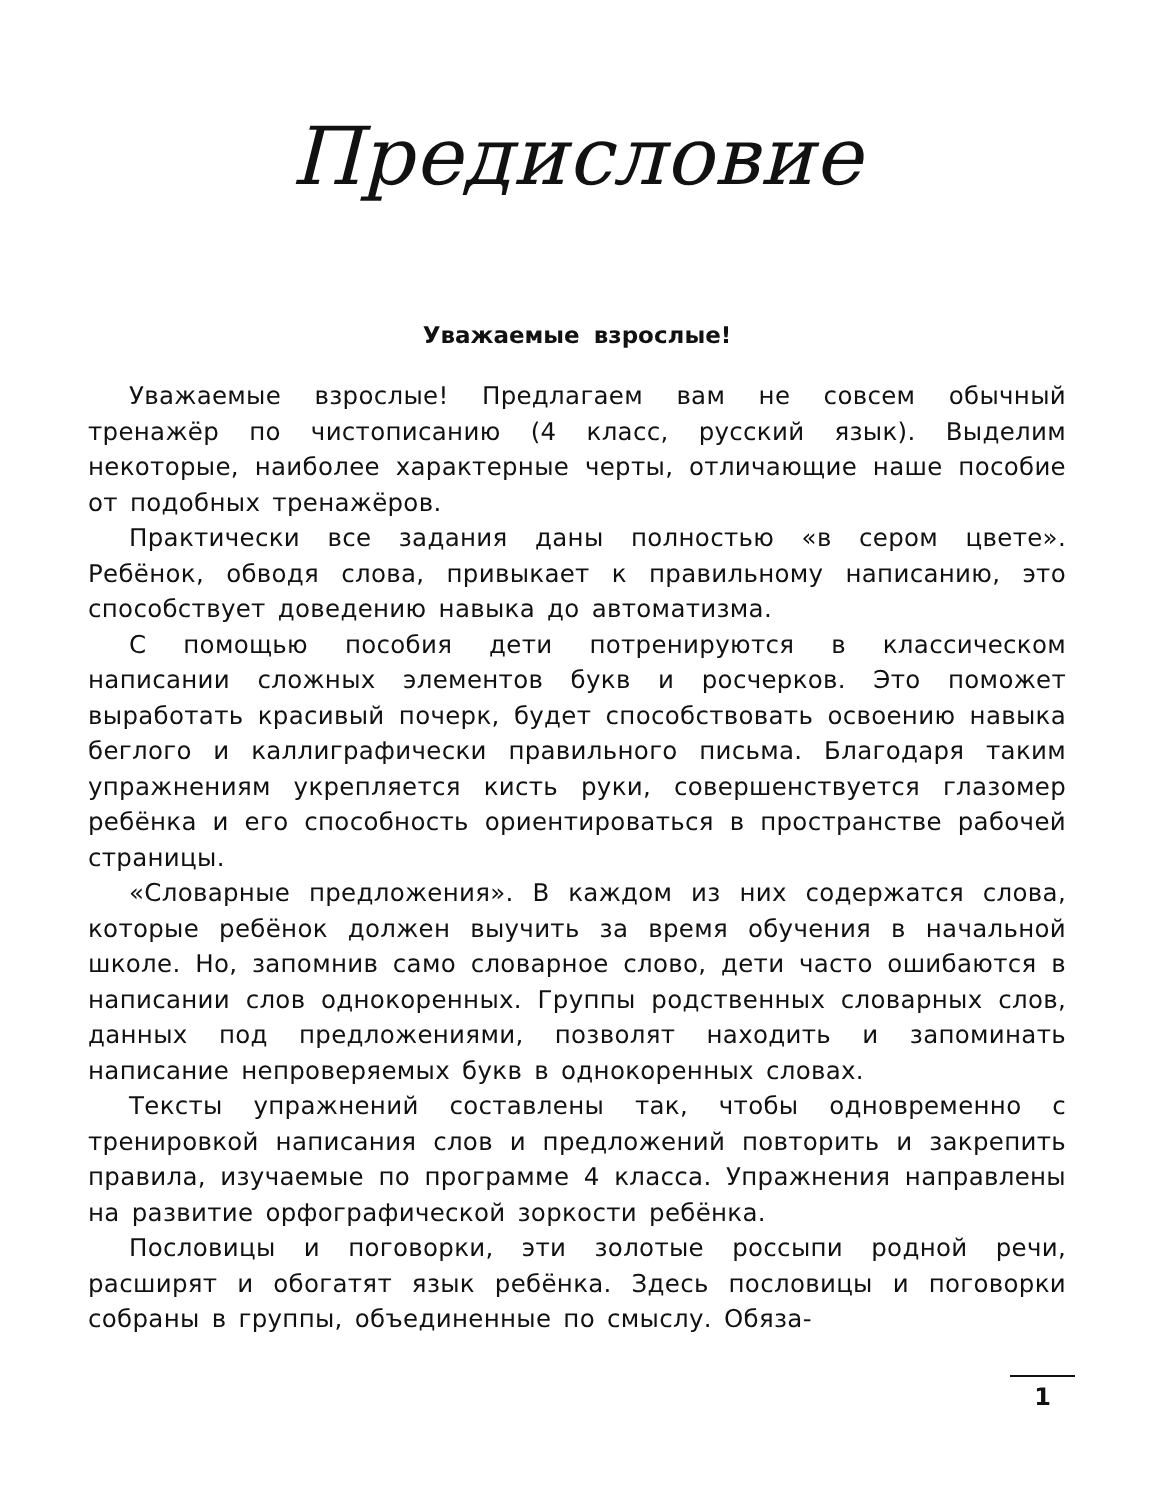Предисловие
Уважаемые взрослые!
Уважаемые взрослые! Предлагаем вам не совсем обычный тренажёр по чистописанию (4 класс, русский язык). Выделим некоторые, наиболее характерные черты, отличающие наше пособие от подобных тренажёров.
Практически все задания даны полностью «в сером цвете». Ребёнок, обводя слова, привыкает к правильному написанию, это способствует доведению навыка до автоматизма.
С помощью пособия дети потренируются в классическом написании сложных элементов букв и росчерков. Это поможет выработать красивый почерк, будет способствовать освоению навыка беглого и каллиграфически правильного письма. Благодаря таким упражнениям укрепляется кисть руки, совершенствуется глазомер ребёнка и его способность ориентироваться в пространстве рабочей страницы.
«Словарные предложения». В каждом из них содержатся слова, которые ребёнок должен выучить за время обучения в начальной школе. Но, запомнив само словарное слово, дети часто ошибаются в написании слов однокоренных. Группы родственных словарных слов, данных под предложениями, позволят находить и запоминать написание непроверяемых букв в однокоренных словах.
Тексты упражнений составлены так, чтобы одновременно с тренировкой написания слов и предложений повторить и закрепить правила, изучаемые по программе 4 класса. Упражнения направлены на развитие орфографической зоркости ребёнка.
Пословицы и поговорки, эти золотые россыпи родной речи, расширят и обогатят язык ребёнка. Здесь пословицы и поговорки собраны в группы, объединенные по смыслу. Обяза-
1